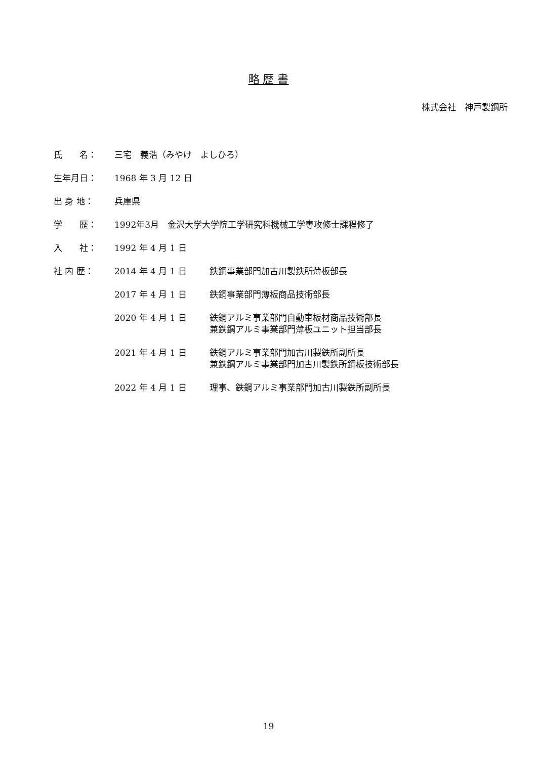略 歴 書
株式会社　神戸製鋼所
| 氏 名： | 三宅 義浩（みやけ よしひろ） | |
| 生年月日： | 1968 年 3 月 12 日 | |
| 出 身 地： | 兵庫県 | |
| 学 歴： | 1992年3月 金沢大学大学院工学研究科機械工学専攻修士課程修了 | |
| 入 社： | 1992 年 4 月 1 日 | |
| 社 内 歴： | 2014 年 4 月 1 日 | 鉄鋼事業部門加古川製鉄所薄板部長 |
| | 2017 年 4 月 1 日 | 鉄鋼事業部門薄板商品技術部長 |
| | 2020 年 4 月 1 日 | 鉄鋼アルミ事業部門自動車板材商品技術部長 兼鉄鋼アルミ事業部門薄板ユニット担当部長 |
| | 2021 年 4 月 1 日 | 鉄鋼アルミ事業部門加古川製鉄所副所長 兼鉄鋼アルミ事業部門加古川製鉄所鋼板技術部長 |
| | 2022 年 4 月 1 日 | 理事、鉄鋼アルミ事業部門加古川製鉄所副所長 |
19